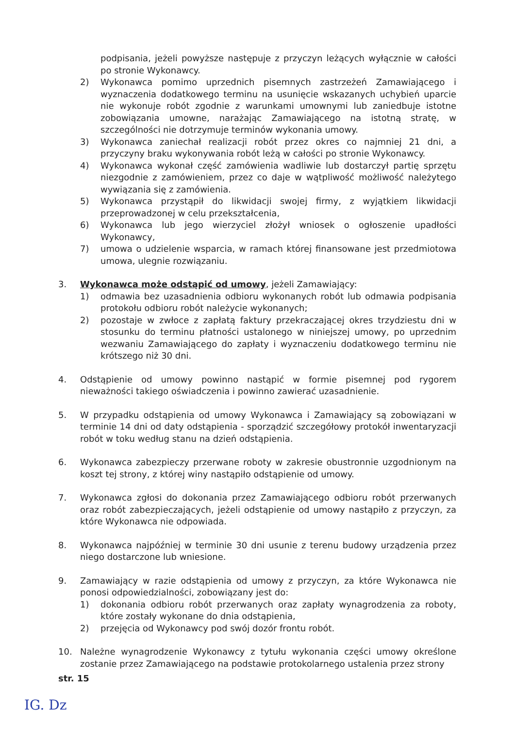podpisania, jeżeli powyższe następuje z przyczyn leżących wyłącznie w całości po stronie Wykonawcy.
2) Wykonawca pomimo uprzednich pisemnych zastrzeżeń Zamawiającego i wyznaczenia dodatkowego terminu na usunięcie wskazanych uchybień uparcie nie wykonuje robót zgodnie z warunkami umownymi lub zaniedbuje istotne zobowiązania umowne, narażając Zamawiającego na istotną stratę, w szczególności nie dotrzymuje terminów wykonania umowy.
3) Wykonawca zaniechał realizacji robót przez okres co najmniej 21 dni, a przyczyny braku wykonywania robót leżą w całości po stronie Wykonawcy.
4) Wykonawca wykonał część zamówienia wadliwie lub dostarczył partię sprzętu niezgodnie z zamówieniem, przez co daje w wątpliwość możliwość należytego wywiązania się z zamówienia.
5) Wykonawca przystąpił do likwidacji swojej firmy, z wyjątkiem likwidacji przeprowadzonej w celu przekształcenia,
6) Wykonawca lub jego wierzyciel złożył wniosek o ogłoszenie upadłości Wykonawcy,
7) umowa o udzielenie wsparcia, w ramach której finansowane jest przedmiotowa umowa, ulegnie rozwiązaniu.
3. Wykonawca może odstąpić od umowy, jeżeli Zamawiający:
1) odmawia bez uzasadnienia odbioru wykonanych robót lub odmawia podpisania protokołu odbioru robót należycie wykonanych;
2) pozostaje w zwłoce z zapłatą faktury przekraczającej okres trzydziestu dni w stosunku do terminu płatności ustalonego w niniejszej umowy, po uprzednim wezwaniu Zamawiającego do zapłaty i wyznaczeniu dodatkowego terminu nie krótszego niż 30 dni.
4. Odstąpienie od umowy powinno nastąpić w formie pisemnej pod rygorem nieważności takiego oświadczenia i powinno zawierać uzasadnienie.
5. W przypadku odstąpienia od umowy Wykonawca i Zamawiający są zobowiązani w terminie 14 dni od daty odstąpienia - sporządzić szczegółowy protokół inwentaryzacji robót w toku według stanu na dzień odstąpienia.
6. Wykonawca zabezpieczy przerwane roboty w zakresie obustronnie uzgodnionym na koszt tej strony, z której winy nastąpiło odstąpienie od umowy.
7. Wykonawca zgłosi do dokonania przez Zamawiającego odbioru robót przerwanych oraz robót zabezpieczających, jeżeli odstąpienie od umowy nastąpiło z przyczyn, za które Wykonawca nie odpowiada.
8. Wykonawca najpóźniej w terminie 30 dni usunie z terenu budowy urządzenia przez niego dostarczone lub wniesione.
9. Zamawiający w razie odstąpienia od umowy z przyczyn, za które Wykonawca nie ponosi odpowiedzialności, zobowiązany jest do:
1) dokonania odbioru robót przerwanych oraz zapłaty wynagrodzenia za roboty, które zostały wykonane do dnia odstąpienia,
2) przejęcia od Wykonawcy pod swój dozór frontu robót.
10. Należne wynagrodzenie Wykonawcy z tytułu wykonania części umowy określone zostanie przez Zamawiającego na podstawie protokolarnego ustalenia przez strony
str. 15
IG. Dz